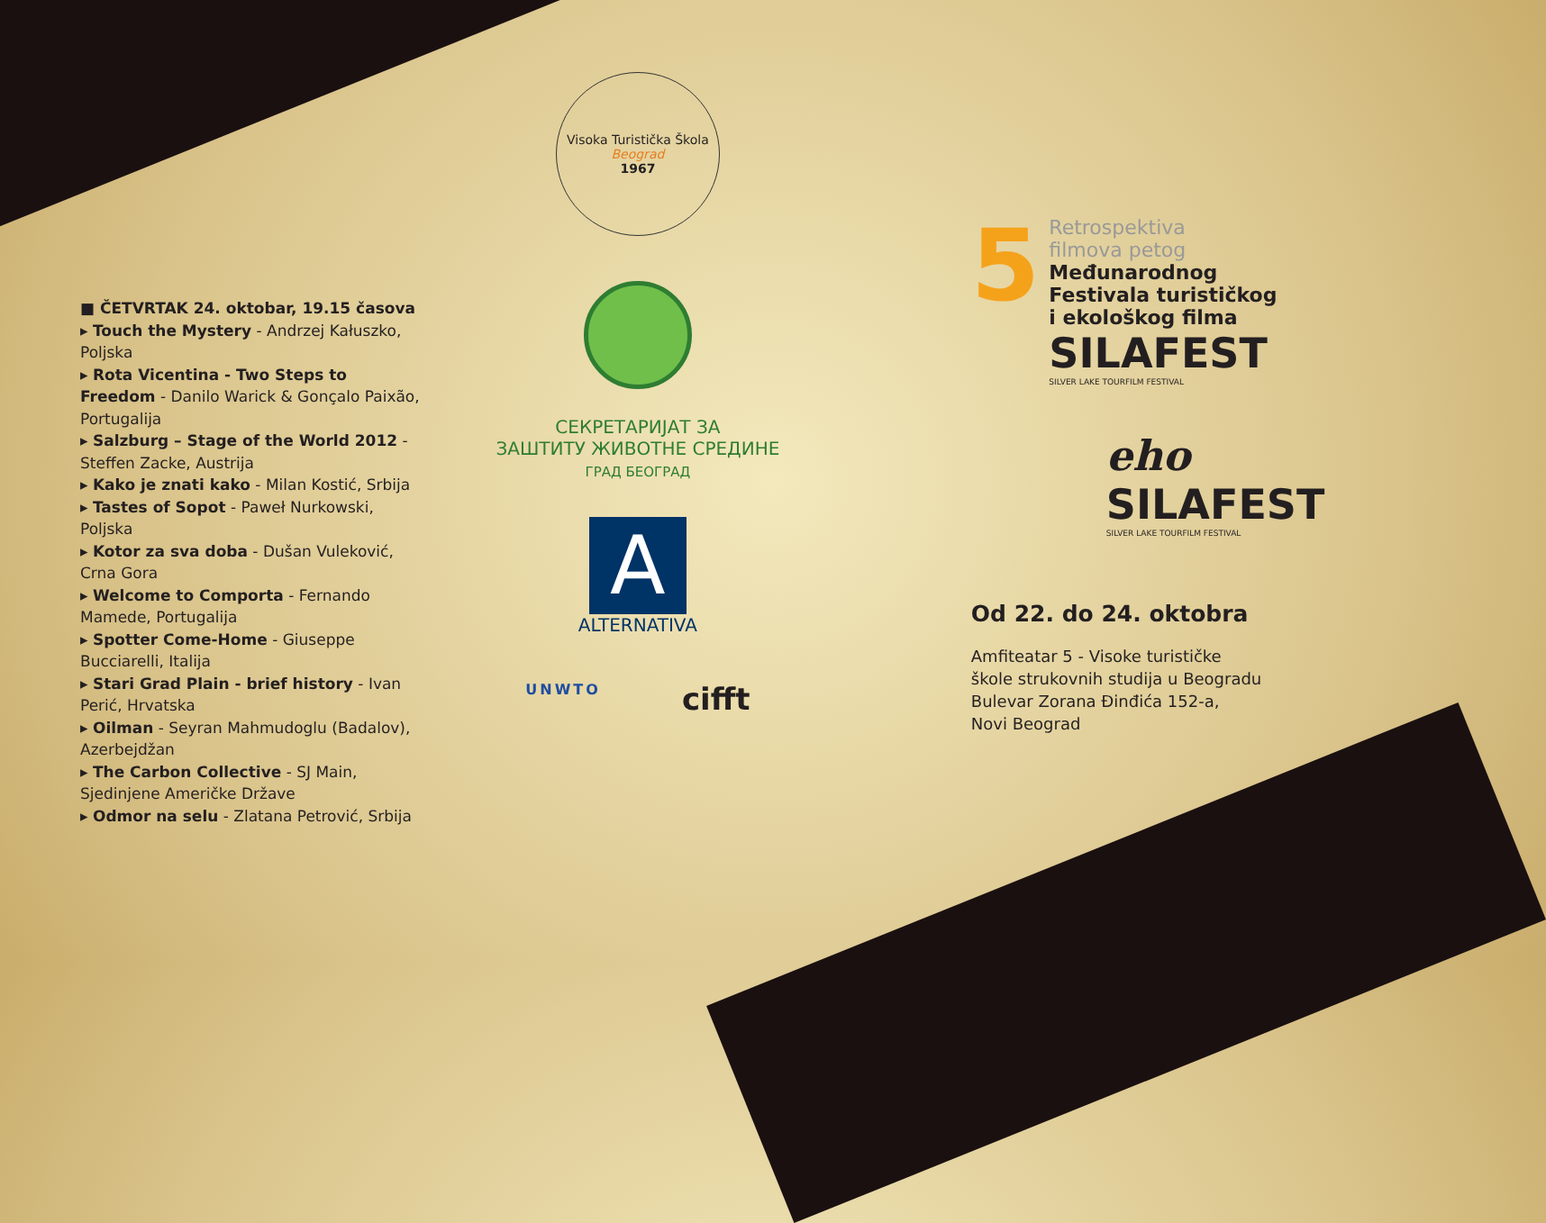■ ČETVRTAK 24. oktobar, 19.15 časova
▸ Touch the Mystery - Andrzej Kałuszko, Poljska
▸ Rota Vicentina - Two Steps to Freedom - Danilo Warick & Gonçalo Paixão, Portugalija
▸ Salzburg – Stage of the World 2012 - Steffen Zacke, Austrija
▸ Kako je znati kako - Milan Kostić, Srbija
▸ Tastes of Sopot - Paweł Nurkowski, Poljska
▸ Kotor za sva doba - Dušan Vuleković, Crna Gora
▸ Welcome to Comporta - Fernando Mamede, Portugalija
▸ Spotter Come-Home - Giuseppe Bucciarelli, Italija
▸ Stari Grad Plain - brief history - Ivan Perić, Hrvatska
▸ Oilman - Seyran Mahmudoglu (Badalov), Azerbejdžan
▸ The Carbon Collective - SJ Main, Sjedinjene Američke Države
▸ Odmor na selu - Zlatana Petrović, Srbija
Visoka Turistička Škola
Beograd
1967
СЕКРЕТАРИЈАТ ЗА
ЗАШТИТУ ЖИВОТНЕ СРЕДИНЕ
ГРАД БЕОГРАД
A
ALTERNATIVA
UNWTO cifft
5
Retrospektiva
filmova petog
Međunarodnog
Festivala turističkog
i ekološkog filma
SILAFEST
SILVER LAKE TOURFILM FESTIVAL
eho
SILAFEST
SILVER LAKE TOURFILM FESTIVAL
Od 22. do 24. oktobra
Amfiteatar 5 - Visoke turističke
škole strukovnih studija u Beogradu
Bulevar Zorana Đinđića 152-a,
Novi Beograd